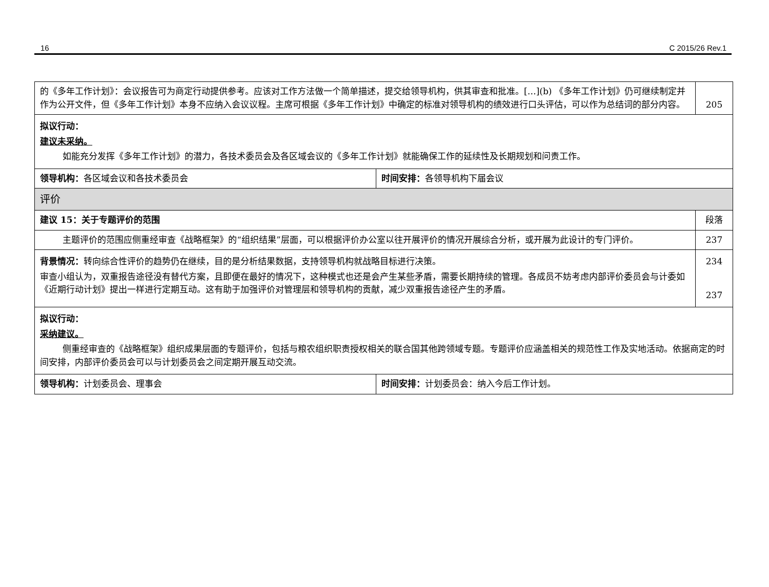16 C 2015/26 Rev.1
| 的《多年工作计划》：会议报告可为商定行动提供参考。应该对工作方法做一个简单描述，提交给领导机构，供其审查和批准。[…](b) 《多年工作计划》仍可继续制定并作为公开文件，但《多年工作计划》本身不应纳入会议议程。主席可根据《多年工作计划》中确定的标准对领导机构的绩效进行口头评估，可以作为总结词的部分内容。 | | 205 |
| 拟议行动： 建议未采纳。 如能充分发挥《多年工作计划》的潜力，各技术委员会及各区域会议的《多年工作计划》就能确保工作的延续性及长期规划和问责工作。 | | |
| 领导机构： 各区域会议和各技术委员会 | 时间安排： 各领导机构下届会议 | |
| 评价 | | |
| 建议 15：关于专题评价的范围 | | 段落 |
| 主题评价的范围应侧重经审查《战略框架》的“组织结果”层面，可以根据评价办公室以往开展评价的情况开展综合分析，或开展为此设计的专门评价。 | | 237 |
| 背景情况： 转向综合性评价的趋势仍在继续，目的是分析结果数据，支持领导机构就战略目标进行决策。 审查小组认为，双重报告途径没有替代方案，且即便在最好的情况下，这种模式也还是会产生某些矛盾，需要长期持续的管理。各成员不妨考虑内部评价委员会与计委如《近期行动计划》提出一样进行定期互动。这有助于加强评价对管理层和领导机构的贡献，减少双重报告途径产生的矛盾。 | | 234 237 |
| 拟议行动： 采纳建议。 侧重经审查的《战略框架》组织成果层面的专题评价，包括与粮农组织职责授权相关的联合国其他跨领域专题。专题评价应涵盖相关的规范性工作及实地活动。依据商定的时间安排，内部评价委员会可以与计划委员会之间定期开展互动交流。 | | |
| 领导机构： 计划委员会、理事会 | 时间安排： 计划委员会：纳入今后工作计划。 | |